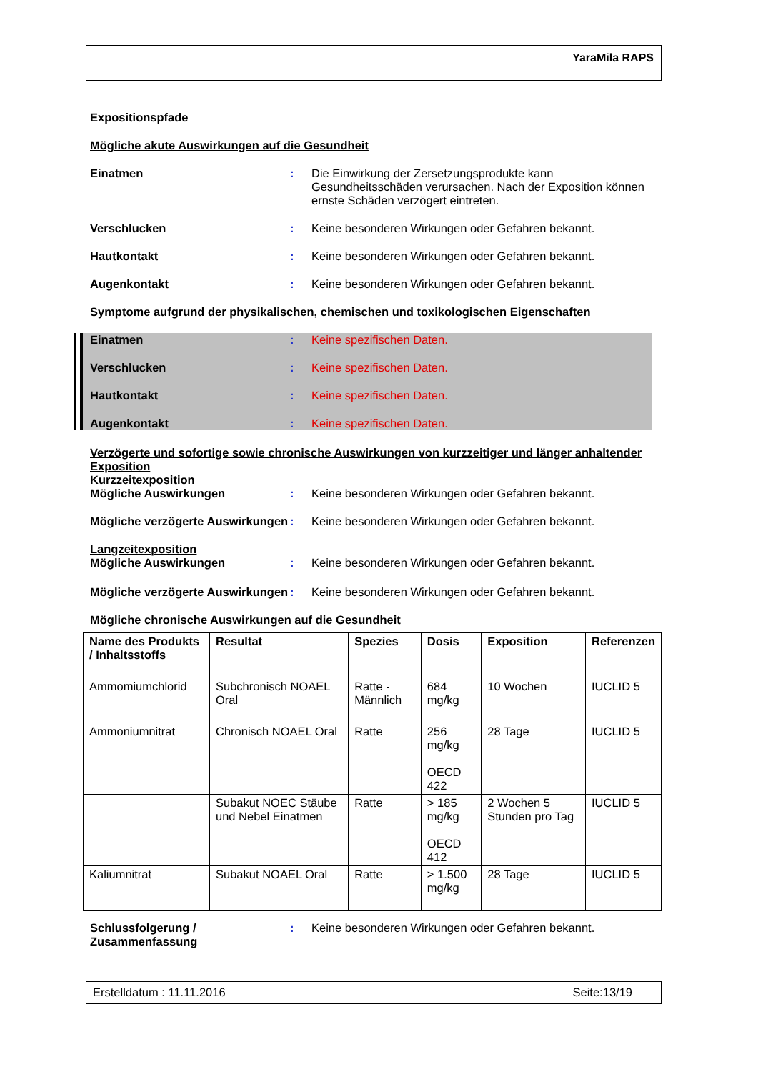YaraMila RAPS
Expositionspfade
Mögliche akute Auswirkungen auf die Gesundheit
Einatmen : Die Einwirkung der Zersetzungsprodukte kann Gesundheitsschäden verursachen. Nach der Exposition können ernste Schäden verzögert eintreten.
Verschlucken : Keine besonderen Wirkungen oder Gefahren bekannt.
Hautkontakt : Keine besonderen Wirkungen oder Gefahren bekannt.
Augenkontakt : Keine besonderen Wirkungen oder Gefahren bekannt.
Symptome aufgrund der physikalischen, chemischen und toxikologischen Eigenschaften
Einatmen : Keine spezifischen Daten.
Verschlucken : Keine spezifischen Daten.
Hautkontakt : Keine spezifischen Daten.
Augenkontakt : Keine spezifischen Daten.
Verzögerte und sofortige sowie chronische Auswirkungen von kurzzeitiger und länger anhaltender Exposition
Kurzzeitexposition
Mögliche Auswirkungen : Keine besonderen Wirkungen oder Gefahren bekannt.
Mögliche verzögerte Auswirkungen
: Keine besonderen Wirkungen oder Gefahren bekannt.
Langzeitexposition
Mögliche Auswirkungen : Keine besonderen Wirkungen oder Gefahren bekannt.
Mögliche verzögerte Auswirkungen
: Keine besonderen Wirkungen oder Gefahren bekannt.
Mögliche chronische Auswirkungen auf die Gesundheit
| Name des Produkts / Inhaltsstoffs | Resultat | Spezies | Dosis | Exposition | Referenzen |
| --- | --- | --- | --- | --- | --- |
| Ammomiumchlorid | Subchronisch NOAEL Oral | Ratte - Männlich | 684 mg/kg | 10 Wochen | IUCLID 5 |
| Ammoniumnitrat | Chronisch NOAEL Oral | Ratte | 256 mg/kg OECD 422 | 28 Tage | IUCLID 5 |
| | Subakut NOEC Stäube und Nebel Einatmen | Ratte | > 185 mg/kg OECD 412 | 2 Wochen 5 Stunden pro Tag | IUCLID 5 |
| Kaliumnitrat | Subakut NOAEL Oral | Ratte | > 1.500 mg/kg | 28 Tage | IUCLID 5 |
Schlussfolgerung / Zusammenfassung
: Keine besonderen Wirkungen oder Gefahren bekannt.
Erstelldatum : 11.11.2016 Seite:13/19